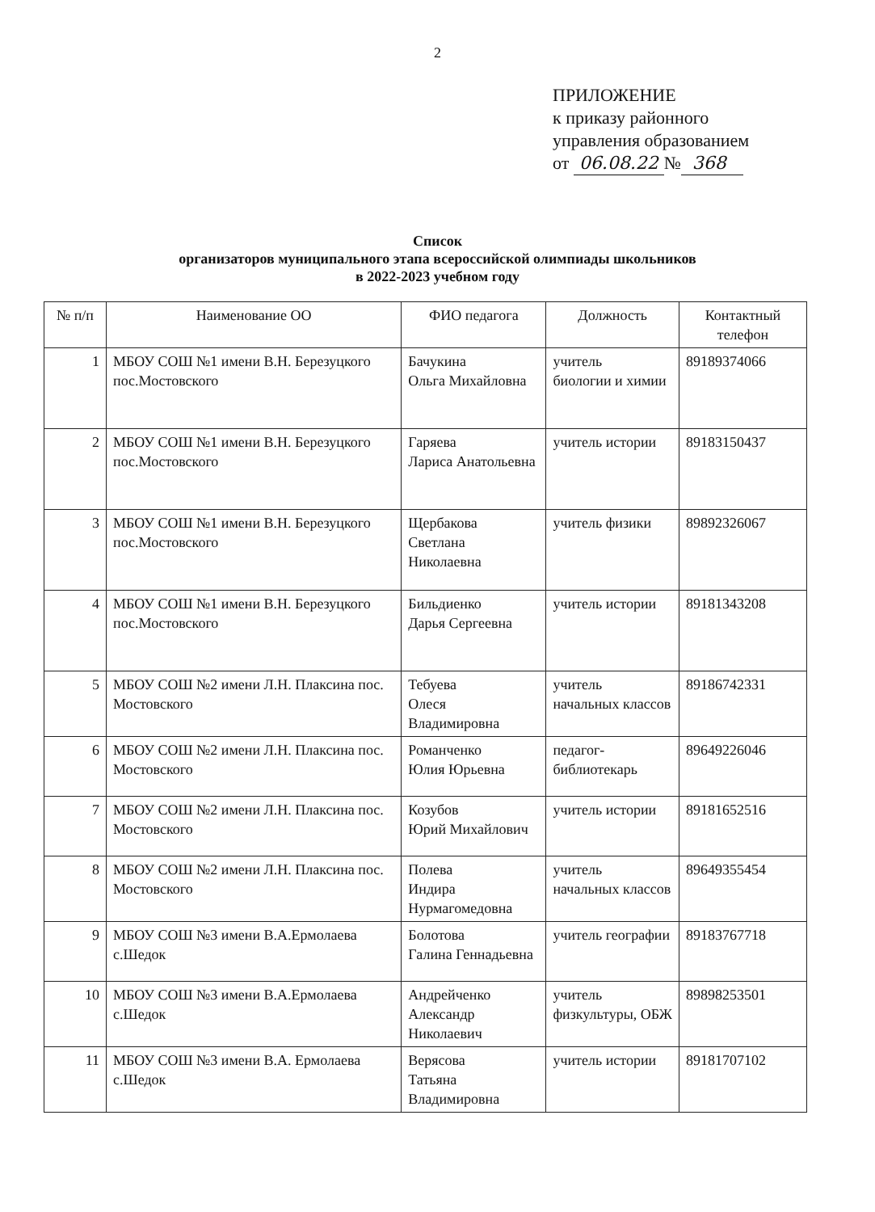2
ПРИЛОЖЕНИЕ
к приказу районного
управления образованием
от 06.08.22 № 368
Список
организаторов муниципального этапа всероссийской олимпиады школьников
в 2022-2023 учебном году
| № п/п | Наименование ОО | ФИО педагога | Должность | Контактный телефон |
| --- | --- | --- | --- | --- |
| 1 | МБОУ СОШ №1 имени В.Н. Березуцкого пос.Мостовского | Бачукина Ольга Михайловна | учитель биологии и химии | 89189374066 |
| 2 | МБОУ СОШ №1 имени В.Н. Березуцкого пос.Мостовского | Гаряева Лариса Анатольевна | учитель истории | 89183150437 |
| 3 | МБОУ СОШ №1 имени В.Н. Березуцкого пос.Мостовского | Щербакова Светлана Николаевна | учитель физики | 89892326067 |
| 4 | МБОУ СОШ №1 имени В.Н. Березуцкого пос.Мостовского | Бильдиенко Дарья Сергеевна | учитель истории | 89181343208 |
| 5 | МБОУ СОШ №2 имени Л.Н. Плаксина пос. Мостовского | Тебуева Олеся Владимировна | учитель начальных классов | 89186742331 |
| 6 | МБОУ СОШ №2 имени Л.Н. Плаксина пос. Мостовского | Романченко Юлия Юрьевна | педагог-библиотекарь | 89649226046 |
| 7 | МБОУ СОШ №2 имени Л.Н. Плаксина пос. Мостовского | Козубов Юрий Михайлович | учитель истории | 89181652516 |
| 8 | МБОУ СОШ №2 имени Л.Н. Плаксина пос. Мостовского | Полева Индира Нурмагомедовна | учитель начальных классов | 89649355454 |
| 9 | МБОУ СОШ №3 имени В.А.Ермолаева с.Шедок | Болотова Галина Геннадьевна | учитель географии | 89183767718 |
| 10 | МБОУ СОШ №3 имени В.А.Ермолаева с.Шедок | Андрейченко Александр Николаевич | учитель физкультуры, ОБЖ | 89898253501 |
| 11 | МБОУ СОШ №3 имени В.А. Ермолаева с.Шедок | Верясова Татьяна Владимировна | учитель истории | 89181707102 |